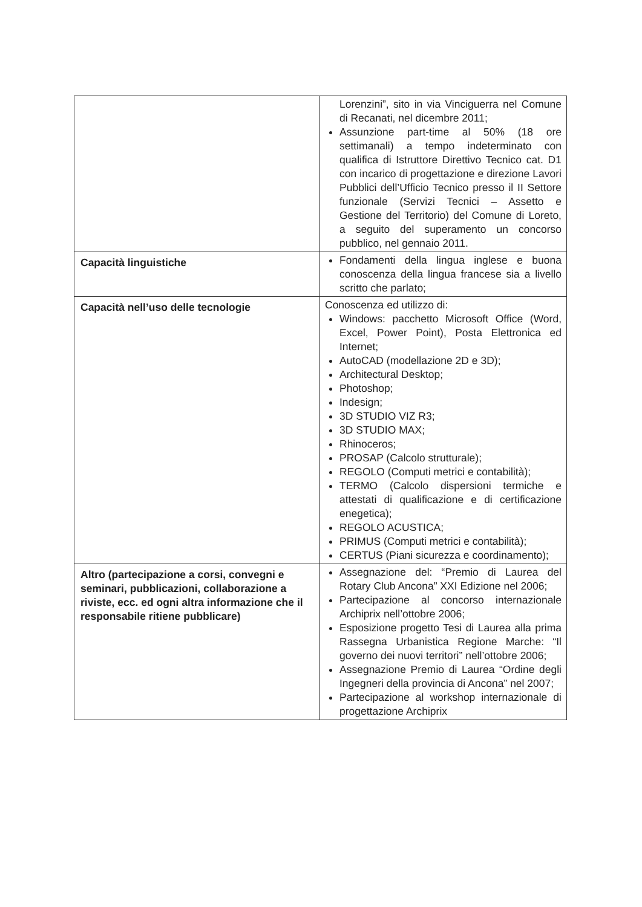| | Lorenzini”, sito in via Vinciguerra nel Comune di Recanati, nel dicembre 2011; Assunzione part-time al 50% (18 ore settimanali) a tempo indeterminato con qualifica di Istruttore Direttivo Tecnico cat. D1 con incarico di progettazione e direzione Lavori Pubblici dell’Ufficio Tecnico presso il II Settore funzionale (Servizi Tecnici – Assetto e Gestione del Territorio) del Comune di Loreto, a seguito del superamento un concorso pubblico, nel gennaio 2011. |
| Capacità linguistiche | Fondamenti della lingua inglese e buona conoscenza della lingua francese sia a livello scritto che parlato; |
| Capacità nell’uso delle tecnologie | Conoscenza ed utilizzo di: Windows: pacchetto Microsoft Office (Word, Excel, Power Point), Posta Elettronica ed Internet; AutoCAD (modellazione 2D e 3D); Architectural Desktop; Photoshop; Indesign; 3D STUDIO VIZ R3; 3D STUDIO MAX; Rhinoceros; PROSAP (Calcolo strutturale); REGOLO (Computi metrici e contabilità); TERMO (Calcolo dispersioni termiche e attestati di qualificazione e di certificazione enegetica); REGOLO ACUSTICA; PRIMUS (Computi metrici e contabilità); CERTUS (Piani sicurezza e coordinamento); |
| Altro (partecipazione a corsi, convegni e seminari, pubblicazioni, collaborazione a riviste, ecc. ed ogni altra informazione che il responsabile ritiene pubblicare) | Assegnazione del: “Premio di Laurea del Rotary Club Ancona” XXI Edizione nel 2006; Partecipazione al concorso internazionale Archiprix nell’ottobre 2006; Esposizione progetto Tesi di Laurea alla prima Rassegna Urbanistica Regione Marche: “Il governo dei nuovi territori” nell’ottobre 2006; Assegnazione Premio di Laurea “Ordine degli Ingegneri della provincia di Ancona” nel 2007; Partecipazione al workshop internazionale di progettazione Archiprix |